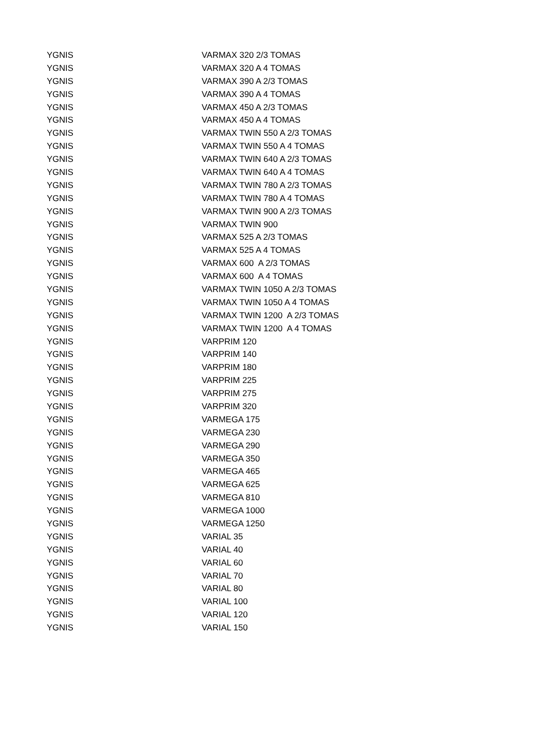| YGNIS | VARMAX 320 2/3 TOMAS |
| YGNIS | VARMAX 320 A 4 TOMAS |
| YGNIS | VARMAX 390 A 2/3 TOMAS |
| YGNIS | VARMAX 390 A 4 TOMAS |
| YGNIS | VARMAX 450 A 2/3 TOMAS |
| YGNIS | VARMAX 450 A 4 TOMAS |
| YGNIS | VARMAX TWIN 550 A 2/3 TOMAS |
| YGNIS | VARMAX TWIN 550 A 4 TOMAS |
| YGNIS | VARMAX TWIN 640 A 2/3 TOMAS |
| YGNIS | VARMAX TWIN 640 A 4 TOMAS |
| YGNIS | VARMAX TWIN 780 A 2/3 TOMAS |
| YGNIS | VARMAX TWIN 780 A 4 TOMAS |
| YGNIS | VARMAX TWIN 900 A 2/3 TOMAS |
| YGNIS | VARMAX TWIN 900 |
| YGNIS | VARMAX 525 A 2/3 TOMAS |
| YGNIS | VARMAX 525 A 4 TOMAS |
| YGNIS | VARMAX 600 A 2/3 TOMAS |
| YGNIS | VARMAX 600 A 4 TOMAS |
| YGNIS | VARMAX TWIN 1050 A 2/3 TOMAS |
| YGNIS | VARMAX TWIN 1050 A 4 TOMAS |
| YGNIS | VARMAX TWIN 1200 A 2/3 TOMAS |
| YGNIS | VARMAX TWIN 1200 A 4 TOMAS |
| YGNIS | VARPRIM 120 |
| YGNIS | VARPRIM 140 |
| YGNIS | VARPRIM 180 |
| YGNIS | VARPRIM 225 |
| YGNIS | VARPRIM 275 |
| YGNIS | VARPRIM 320 |
| YGNIS | VARMEGA 175 |
| YGNIS | VARMEGA 230 |
| YGNIS | VARMEGA 290 |
| YGNIS | VARMEGA 350 |
| YGNIS | VARMEGA 465 |
| YGNIS | VARMEGA 625 |
| YGNIS | VARMEGA 810 |
| YGNIS | VARMEGA 1000 |
| YGNIS | VARMEGA 1250 |
| YGNIS | VARIAL 35 |
| YGNIS | VARIAL 40 |
| YGNIS | VARIAL 60 |
| YGNIS | VARIAL 70 |
| YGNIS | VARIAL 80 |
| YGNIS | VARIAL 100 |
| YGNIS | VARIAL 120 |
| YGNIS | VARIAL 150 |